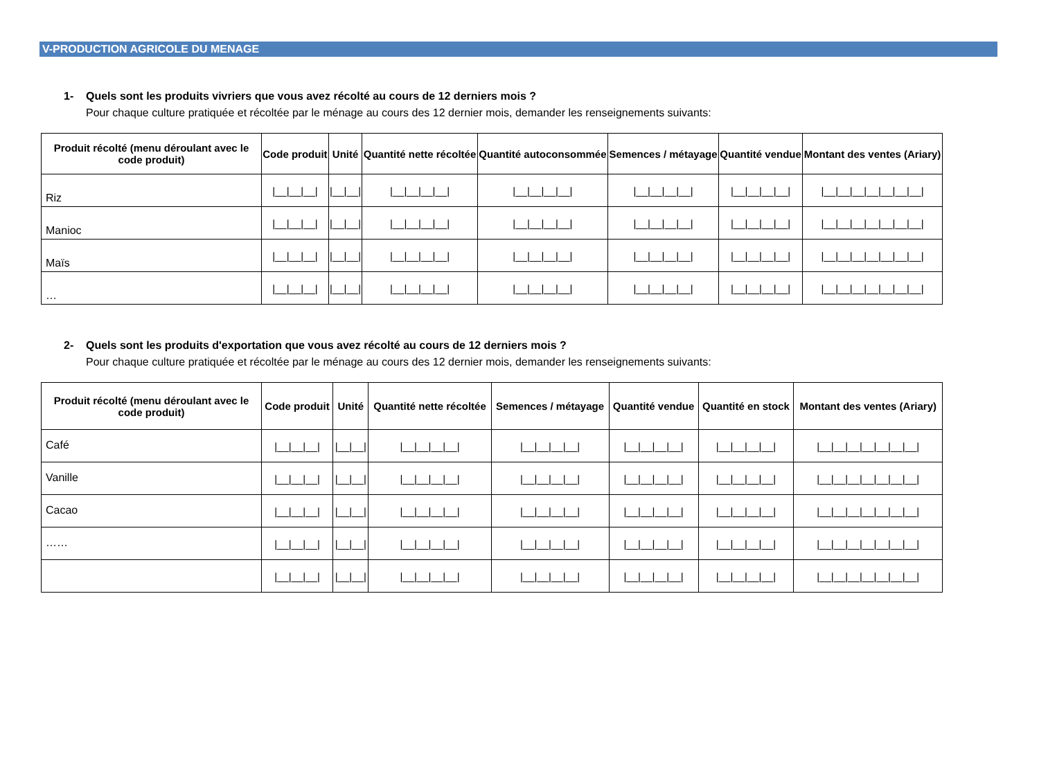V-PRODUCTION AGRICOLE DU MENAGE
1- Quels sont les produits vivriers que vous avez récolté au cours de 12 derniers mois ?
Pour chaque culture pratiquée et récoltée par le ménage au cours des 12 dernier mois, demander les renseignements suivants:
| Produit récolté (menu déroulant avec le code produit) | Code produit | Unité | Quantité nette récoltée | Quantité autoconsommée | Semences / métayage | Quantité vendue | Montant des ventes (Ariary) |
| --- | --- | --- | --- | --- | --- | --- | --- |
| Riz | /__/__/__/ | /__/__/ | /__/__/__/__/ | /__/__/__/__/ | /__/__/__/__/ | /__/__/__/__/ | /__/__/__/__/__/__/__/ |
| Manioc | /__/__/__/ | /__/__/ | /__/__/__/__/ | /__/__/__/__/ | /__/__/__/__/ | /__/__/__/__/ | /__/__/__/__/__/__/__/ |
| Maïs | /__/__/__/ | /__/__/ | /__/__/__/__/ | /__/__/__/__/ | /__/__/__/__/ | /__/__/__/__/ | /__/__/__/__/__/__/__/ |
| … | /__/__/__/ | /__/__/ | /__/__/__/__/ | /__/__/__/__/ | /__/__/__/__/ | /__/__/__/__/ | /__/__/__/__/__/__/__/ |
2- Quels sont les produits d'exportation que vous avez récolté au cours de 12 derniers mois ?
Pour chaque culture pratiquée et récoltée par le ménage au cours des 12 dernier mois, demander les renseignements suivants:
| Produit récolté (menu déroulant avec le code produit) | Code produit | Unité | Quantité nette récoltée | Semences / métayage | Quantité vendue | Quantité en stock | Montant des ventes (Ariary) |
| --- | --- | --- | --- | --- | --- | --- | --- |
| Café | /__/__/__/ | /__/__/ | /__/__/__/__/ | /__/__/__/__/ | /__/__/__/__/ | /__/__/__/__/ | /__/__/__/__/__/__/__/ |
| Vanille | /__/__/__/ | /__/__/ | /__/__/__/__/ | /__/__/__/__/ | /__/__/__/__/ | /__/__/__/__/ | /__/__/__/__/__/__/__/ |
| Cacao | /__/__/__/ | /__/__/ | /__/__/__/__/ | /__/__/__/__/ | /__/__/__/__/ | /__/__/__/__/ | /__/__/__/__/__/__/__/ |
| …… | /__/__/__/ | /__/__/ | /__/__/__/__/ | /__/__/__/__/ | /__/__/__/__/ | /__/__/__/__/ | /__/__/__/__/__/__/__/ |
| | /__/__/__/ | /__/__/ | /__/__/__/__/ | /__/__/__/__/ | /__/__/__/__/ | /__/__/__/__/ | /__/__/__/__/__/__/__/ |